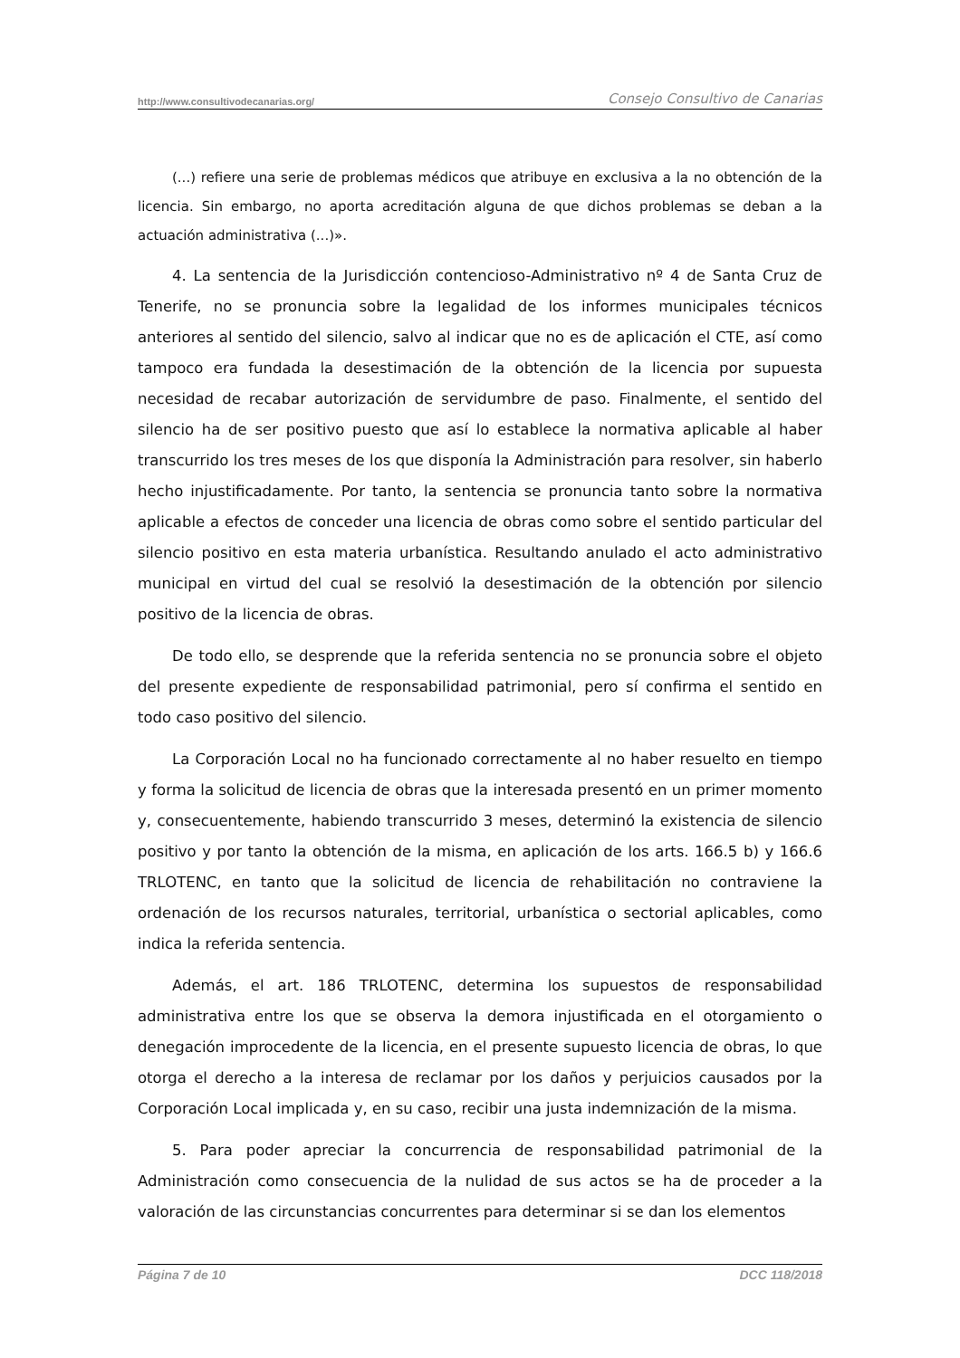http://www.consultivodecanarias.org/ Consejo Consultivo de Canarias
(...) refiere una serie de problemas médicos que atribuye en exclusiva a la no obtención de la licencia. Sin embargo, no aporta acreditación alguna de que dichos problemas se deban a la actuación administrativa (...)».
4. La sentencia de la Jurisdicción contencioso-Administrativo nº 4 de Santa Cruz de Tenerife, no se pronuncia sobre la legalidad de los informes municipales técnicos anteriores al sentido del silencio, salvo al indicar que no es de aplicación el CTE, así como tampoco era fundada la desestimación de la obtención de la licencia por supuesta necesidad de recabar autorización de servidumbre de paso. Finalmente, el sentido del silencio ha de ser positivo puesto que así lo establece la normativa aplicable al haber transcurrido los tres meses de los que disponía la Administración para resolver, sin haberlo hecho injustificadamente. Por tanto, la sentencia se pronuncia tanto sobre la normativa aplicable a efectos de conceder una licencia de obras como sobre el sentido particular del silencio positivo en esta materia urbanística. Resultando anulado el acto administrativo municipal en virtud del cual se resolvió la desestimación de la obtención por silencio positivo de la licencia de obras.
De todo ello, se desprende que la referida sentencia no se pronuncia sobre el objeto del presente expediente de responsabilidad patrimonial, pero sí confirma el sentido en todo caso positivo del silencio.
La Corporación Local no ha funcionado correctamente al no haber resuelto en tiempo y forma la solicitud de licencia de obras que la interesada presentó en un primer momento y, consecuentemente, habiendo transcurrido 3 meses, determinó la existencia de silencio positivo y por tanto la obtención de la misma, en aplicación de los arts. 166.5 b) y 166.6 TRLOTENC, en tanto que la solicitud de licencia de rehabilitación no contraviene la ordenación de los recursos naturales, territorial, urbanística o sectorial aplicables, como indica la referida sentencia.
Además, el art. 186 TRLOTENC, determina los supuestos de responsabilidad administrativa entre los que se observa la demora injustificada en el otorgamiento o denegación improcedente de la licencia, en el presente supuesto licencia de obras, lo que otorga el derecho a la interesa de reclamar por los daños y perjuicios causados por la Corporación Local implicada y, en su caso, recibir una justa indemnización de la misma.
5. Para poder apreciar la concurrencia de responsabilidad patrimonial de la Administración como consecuencia de la nulidad de sus actos se ha de proceder a la valoración de las circunstancias concurrentes para determinar si se dan los elementos
Página 7 de 10 DCC 118/2018